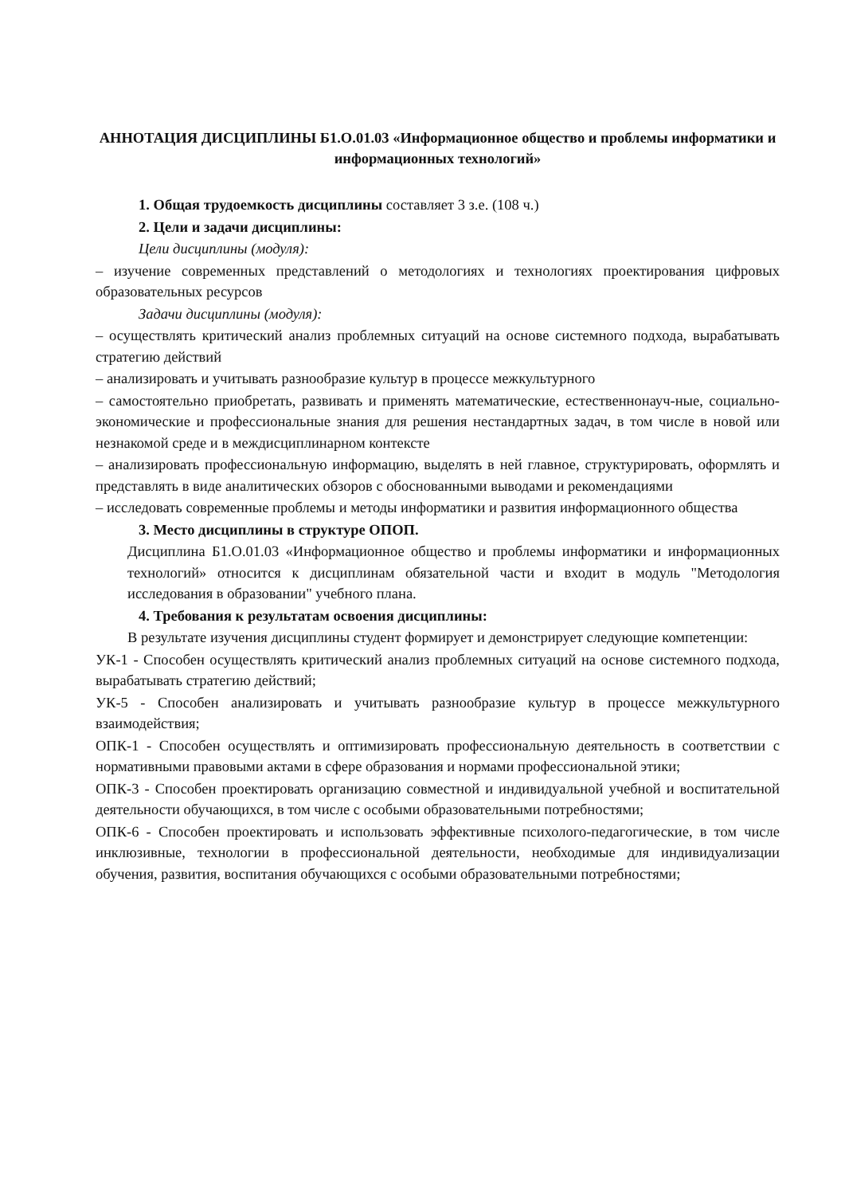АННОТАЦИЯ ДИСЦИПЛИНЫ Б1.О.01.03 «Информационное общество и проблемы информатики и информационных технологий»
1. Общая трудоемкость дисциплины составляет 3 з.е. (108 ч.)
2. Цели и задачи дисциплины:
Цели дисциплины (модуля):
– изучение современных представлений о методологиях и технологиях проектирования цифровых образовательных ресурсов
Задачи дисциплины (модуля):
– осуществлять критический анализ проблемных ситуаций на основе системного подхода, вырабатывать стратегию действий
– анализировать и учитывать разнообразие культур в процессе межкультурного
– самостоятельно приобретать, развивать и применять математические, естественнонауч-ные, социально-экономические и профессиональные знания для решения нестандартных задач, в том числе в новой или незнакомой среде и в междисциплинарном контексте
– анализировать профессиональную информацию, выделять в ней главное, структурировать, оформлять и представлять в виде аналитических обзоров с обоснованными выводами и рекомендациями
– исследовать современные проблемы и методы информатики и развития информационного общества
3. Место дисциплины в структуре ОПОП.
Дисциплина Б1.О.01.03 «Информационное общество и проблемы информатики и информационных технологий» относится к дисциплинам обязательной части и входит в модуль "Методология исследования в образовании" учебного плана.
4. Требования к результатам освоения дисциплины:
В результате изучения дисциплины студент формирует и демонстрирует следующие компетенции:
УК-1 - Способен осуществлять критический анализ проблемных ситуаций на основе системного подхода, вырабатывать стратегию действий;
УК-5 - Способен анализировать и учитывать разнообразие культур в процессе межкультурного взаимодействия;
ОПК-1 - Способен осуществлять и оптимизировать профессиональную деятельность в соответствии с нормативными правовыми актами в сфере образования и нормами профессиональной этики;
ОПК-3 - Способен проектировать организацию совместной и индивидуальной учебной и воспитательной деятельности обучающихся, в том числе с особыми образовательными потребностями;
ОПК-6 - Способен проектировать и использовать эффективные психолого-педагогические, в том числе инклюзивные, технологии в профессиональной деятельности, необходимые для индивидуализации обучения, развития, воспитания обучающихся с особыми образовательными потребностями;